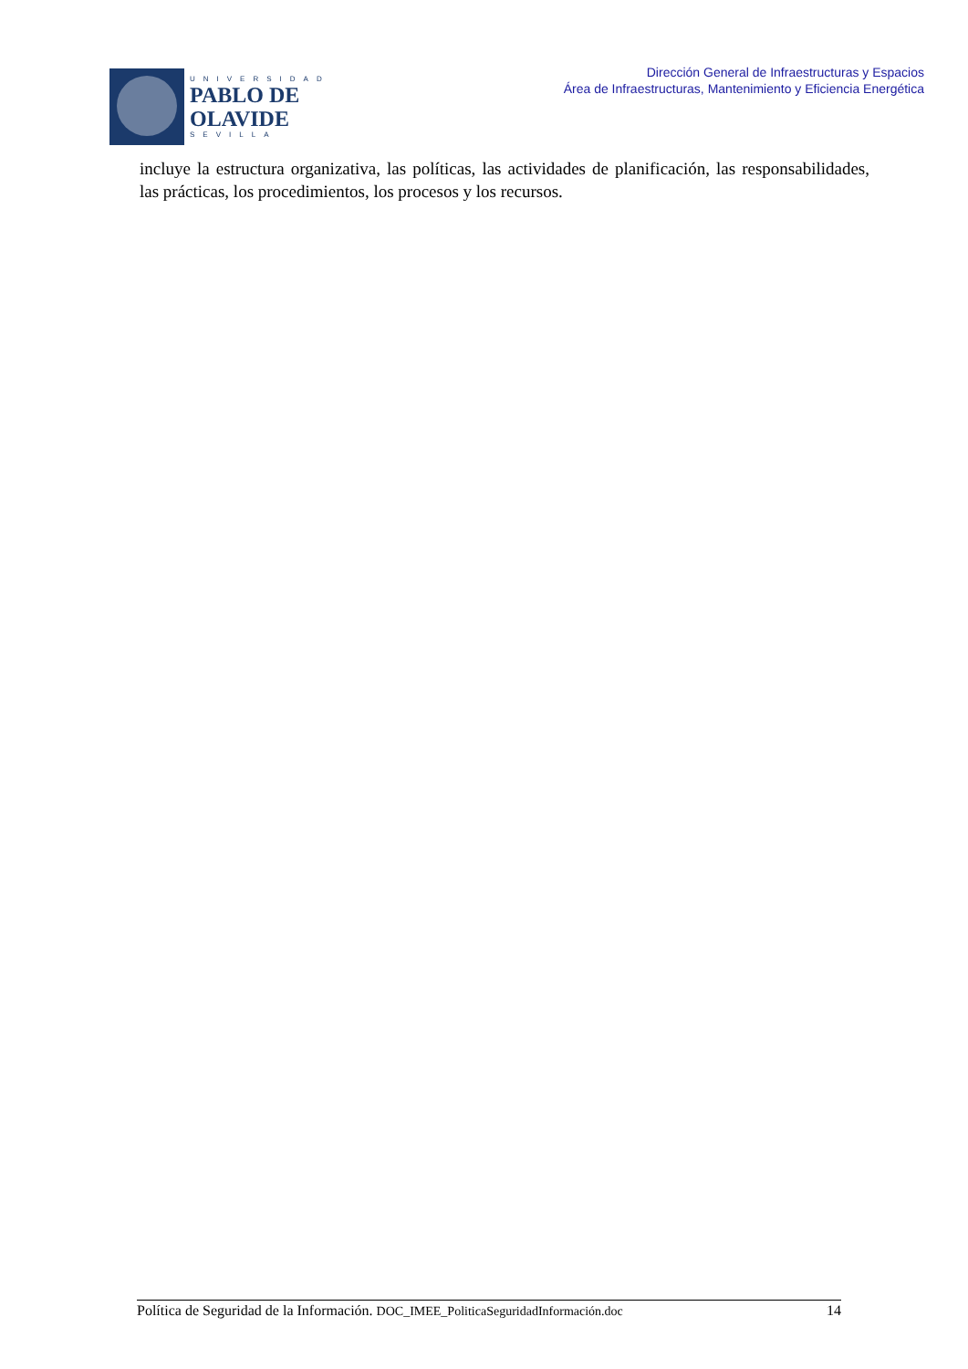UNIVERSIDAD
PABLO DE
OLAVIDE
SEVILLA
Dirección General de Infraestructuras y Espacios
Área de Infraestructuras, Mantenimiento y Eficiencia Energética
incluye la estructura organizativa, las políticas, las actividades de planificación, las responsabilidades, las prácticas, los procedimientos, los procesos y los recursos.
Política de Seguridad de la Información. DOC_IMEE_PoliticaSeguridadInformación.doc 14